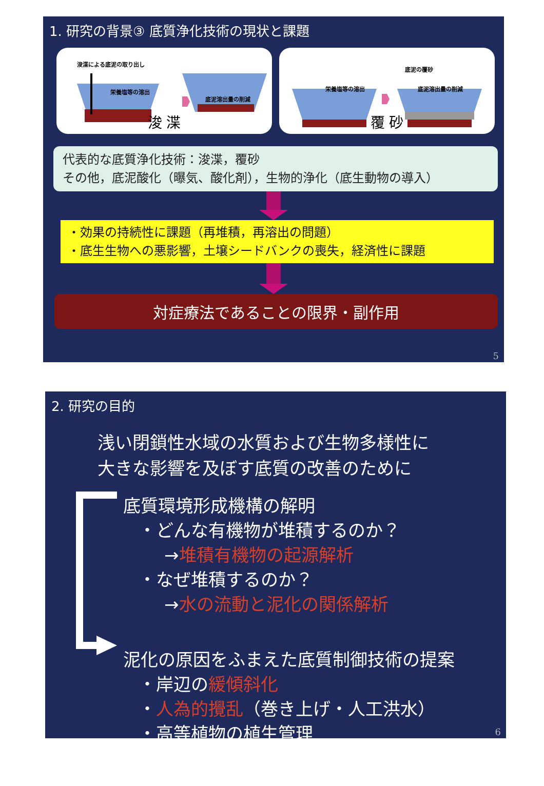1. 研究の背景③ 底質浄化技術の現状と課題
浚渫による底泥の取り出し
栄養塩等の溶出
底泥溶出量の削減
浚 渫
底泥の覆砂
栄養塩等の溶出 底泥溶出量の削減
覆 砂
代表的な底質浄化技術：浚渫，覆砂
その他，底泥酸化（曝気、酸化剤），生物的浄化（底生動物の導入）
・効果の持続性に課題（再堆積，再溶出の問題）
・底生生物への悪影響，土壌シードバンクの喪失，経済性に課題
対症療法であることの限界・副作用
5
2. 研究の目的
浅い閉鎖性水域の水質および生物多様性に
大きな影響を及ぼす底質の改善のために
底質環境形成機構の解明
・どんな有機物が堆積するのか？
→堆積有機物の起源解析
・なぜ堆積するのか？
→水の流動と泥化の関係解析
泥化の原因をふまえた底質制御技術の提案
・岸辺の緩傾斜化
・人為的攪乱（巻き上げ・人工洪水）
・高等植物の植生管理
6